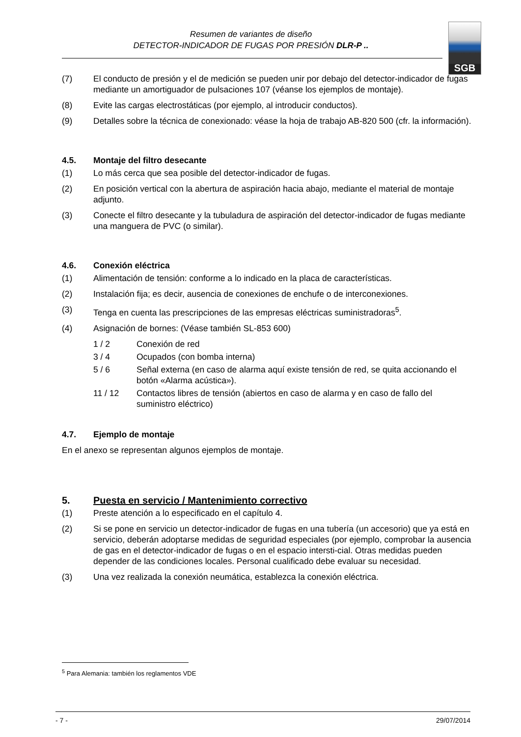Resumen de variantes de diseño
DETECTOR-INDICADOR DE FUGAS POR PRESIÓN DLR-P ..
SGB
(7) El conducto de presión y el de medición se pueden unir por debajo del detector-indicador de fugas mediante un amortiguador de pulsaciones 107 (véanse los ejemplos de montaje).
(8) Evite las cargas electrostáticas (por ejemplo, al introducir conductos).
(9) Detalles sobre la técnica de conexionado: véase la hoja de trabajo AB-820 500 (cfr. la información).
4.5. Montaje del filtro desecante
(1) Lo más cerca que sea posible del detector-indicador de fugas.
(2) En posición vertical con la abertura de aspiración hacia abajo, mediante el material de montaje adjunto.
(3) Conecte el filtro desecante y la tubuladura de aspiración del detector-indicador de fugas mediante una manguera de PVC (o similar).
4.6. Conexión eléctrica
(1) Alimentación de tensión: conforme a lo indicado en la placa de características.
(2) Instalación fija; es decir, ausencia de conexiones de enchufe o de interconexiones.
(3) Tenga en cuenta las prescripciones de las empresas eléctricas suministradoras<sup>5</sup>.
(4) Asignación de bornes: (Véase también SL-853 600)
1 / 2 Conexión de red
3 / 4 Ocupados (con bomba interna)
5 / 6 Señal externa (en caso de alarma aquí existe tensión de red, se quita accionando el botón «Alarma acústica»).
11 / 12 Contactos libres de tensión (abiertos en caso de alarma y en caso de fallo del suministro eléctrico)
4.7. Ejemplo de montaje
En el anexo se representan algunos ejemplos de montaje.
5. Puesta en servicio / Mantenimiento correctivo
(1) Preste atención a lo especificado en el capítulo 4.
(2) Si se pone en servicio un detector-indicador de fugas en una tubería (un accesorio) que ya está en servicio, deberán adoptarse medidas de seguridad especiales (por ejemplo, comprobar la ausencia de gas en el detector-indicador de fugas o en el espacio intersti-cial. Otras medidas pueden depender de las condiciones locales. Personal cualificado debe evaluar su necesidad.
(3) Una vez realizada la conexión neumática, establezca la conexión eléctrica.
<sup>5</sup> Para Alemania: también los reglamentos VDE
- 7 - 29/07/2014